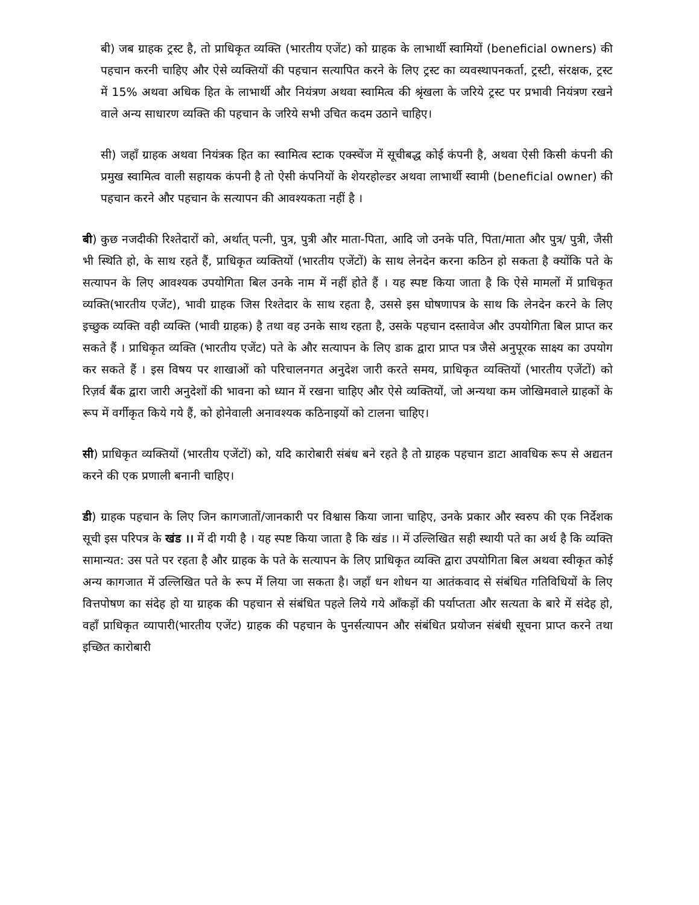बी) जब ग्राहक ट्रस्ट है, तो प्राधिकृत व्यक्ति (भारतीय एजेंट) को ग्राहक के लाभार्थी स्वामियों (beneficial owners) की पहचान करनी चाहिए और ऐसे व्यक्तियों की पहचान सत्यापित करने के लिए ट्रस्ट का व्यवस्थापनकर्ता, ट्रस्टी, संरक्षक, ट्रस्ट में 15% अथवा अधिक हित के लाभार्थी और नियंत्रण अथवा स्वामित्व की श्रृंखला के जरिये ट्रस्ट पर प्रभावी नियंत्रण रखने वाले अन्य साधारण व्यक्ति की पहचान के जरिये सभी उचित कदम उठाने चाहिए।
सी) जहाँ ग्राहक अथवा नियंत्रक हित का स्वामित्व स्टाक एक्स्चेंज में सूचीबद्ध कोई कंपनी है, अथवा ऐसी किसी कंपनी की प्रमुख स्वामित्व वाली सहायक कंपनी है तो ऐसी कंपनियों के शेयरहोल्डर अथवा लाभार्थी स्वामी (beneficial owner) की पहचान करने और पहचान के सत्यापन की आवश्यकता नहीं है ।
बी) कुछ नजदीकी रिश्तेदारों को, अर्थात् पत्नी, पुत्र, पुत्री और माता-पिता, आदि जो उनके पति, पिता/माता और पुत्र/ पुत्री, जैसी भी स्थिति हो, के साथ रहते हैं, प्राधिकृत व्यक्तियों (भारतीय एजेंटों) के साथ लेनदेन करना कठिन हो सकता है क्योंकि पते के सत्यापन के लिए आवश्यक उपयोगिता बिल उनके नाम में नहीं होते हैं । यह स्पष्ट किया जाता है कि ऐसे मामलों में प्राधिकृत व्यक्ति(भारतीय एजेंट), भावी ग्राहक जिस रिश्तेदार के साथ रहता है, उससे इस घोषणापत्र के साथ कि लेनदेन करने के लिए इच्छुक व्यक्ति वही व्यक्ति (भावी ग्राहक) है तथा वह उनके साथ रहता है, उसके पहचान दस्तावेज और उपयोगिता बिल प्राप्त कर सकते हैं । प्राधिकृत व्यक्ति (भारतीय एजेंट) पते के और सत्यापन के लिए डाक द्वारा प्राप्त पत्र जैसे अनुपूरक साक्ष्य का उपयोग कर सकते हैं । इस विषय पर शाखाओं को परिचालनगत अनुदेश जारी करते समय, प्राधिकृत व्यक्तियों (भारतीय एजेंटों) को रिज़र्व बैंक द्वारा जारी अनुदेशों की भावना को ध्यान में रखना चाहिए और ऐसे व्यक्तियों, जो अन्यथा कम जोखिमवाले ग्राहकों के रूप में वर्गीकृत किये गये हैं, को होनेवाली अनावश्यक कठिनाइयों को टालना चाहिए।
सी) प्राधिकृत व्यक्तियों (भारतीय एजेंटों) को, यदि कारोबारी संबंध बने रहते है तो ग्राहक पहचान डाटा आवधिक रूप से अद्यतन करने की एक प्रणाली बनानी चाहिए।
डी) ग्राहक पहचान के लिए जिन कागजातों/जानकारी पर विश्वास किया जाना चाहिए, उनके प्रकार और स्वरुप की एक निर्देशक सूची इस परिपत्र के खंड ।। में दी गयी है । यह स्पष्ट किया जाता है कि खंड ।। में उल्लिखित सही स्थायी पते का अर्थ है कि व्यक्ति सामान्यत: उस पते पर रहता है और ग्राहक के पते के सत्यापन के लिए प्राधिकृत व्यक्ति द्वारा उपयोगिता बिल अथवा स्वीकृत कोई अन्य कागजात में उल्लिखित पते के रूप में लिया जा सकता है। जहाँ धन शोधन या आतंकवाद से संबंधित गतिविधियों के लिए वित्तपोषण का संदेह हो या ग्राहक की पहचान से संबंधित पहले लिये गये आँकड़ों की पर्याप्तता और सत्यता के बारे में संदेह हो, वहाँ प्राधिकृत व्यापारी(भारतीय एजेंट) ग्राहक की पहचान के पुनर्सत्यापन और संबंधित प्रयोजन संबंधी सूचना प्राप्त करने तथा इच्छित कारोबारी